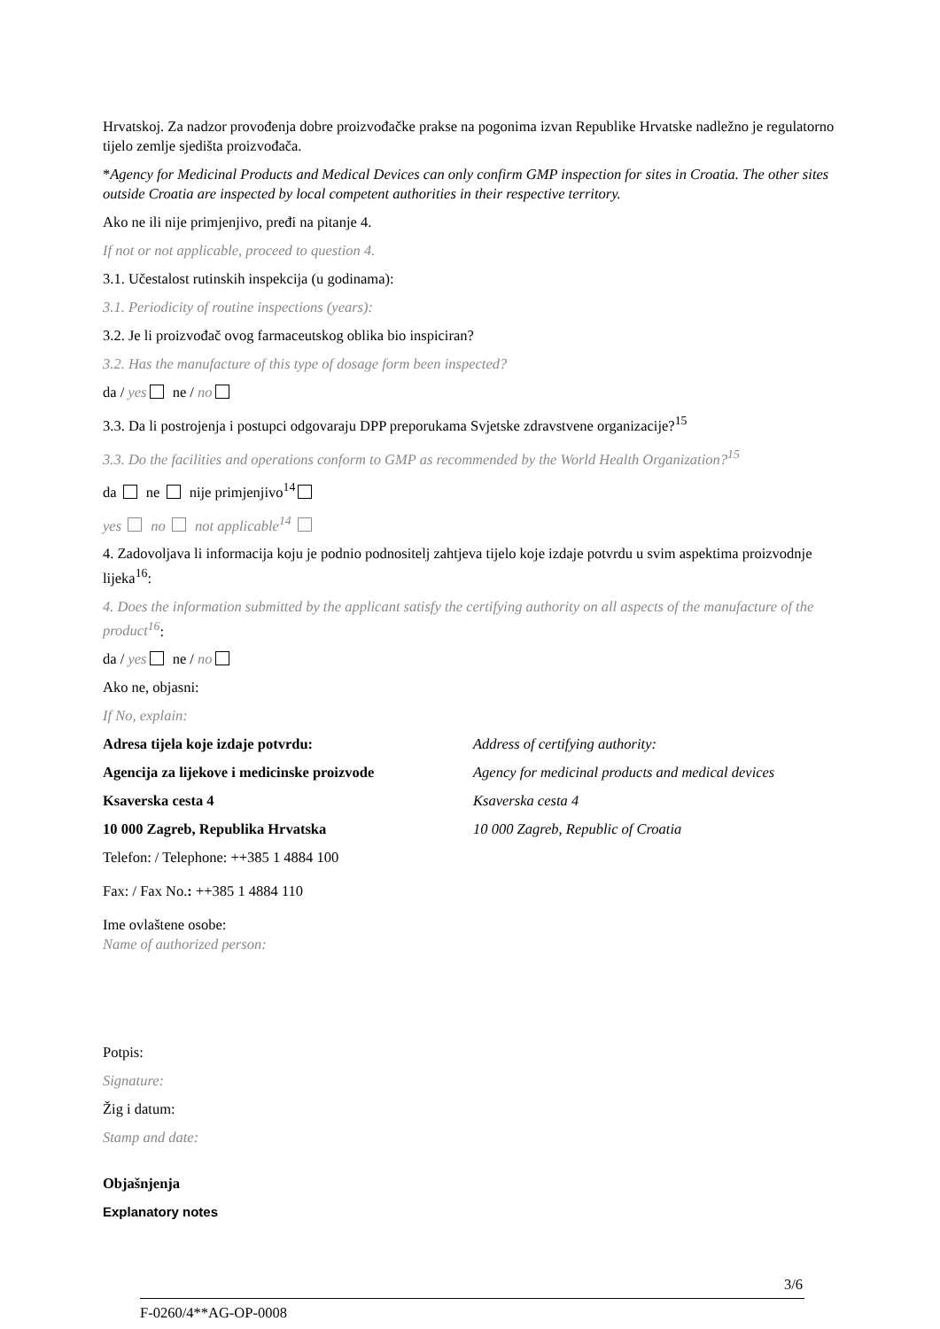Hrvatskoj. Za nadzor provođenja dobre proizvođačke prakse na pogonima izvan Republike Hrvatske nadležno je regulatorno tijelo zemlje sjedišta proizvođača.
*Agency for Medicinal Products and Medical Devices can only confirm GMP inspection for sites in Croatia. The other sites outside Croatia are inspected by local competent authorities in their respective territory.
Ako ne ili nije primjenjivo, pređi na pitanje 4.
If not or not applicable, proceed to question 4.
3.1. Učestalost rutinskih inspekcija (u godinama):
3.1. Periodicity of routine inspections (years):
3.2. Je li proizvođač ovog farmaceutskog oblika bio inspiciran?
3.2. Has the manufacture of this type of dosage form been inspected?
da / yes ne / no
3.3. Da li postrojenja i postupci odgovaraju DPP preporukama Svjetske zdravstvene organizacije?<sup>15</sup>
3.3. Do the facilities and operations conform to GMP as recommended by the World Health Organization?<sup>15</sup>
da ne nije primjenjivo<sup>14</sup>
yes no not applicable<sup>14</sup>
4. Zadovoljava li informacija koju je podnio podnositelj zahtjeva tijelo koje izdaje potvrdu u svim aspektima proizvodnje lijeka<sup>16</sup>:
4. Does the information submitted by the applicant satisfy the certifying authority on all aspects of the manufacture of the product<sup>16</sup>:
da / yes ne / no
Ako ne, objasni:
If No, explain:
Adresa tijela koje izdaje potvrdu:
Agencija za lijekove i medicinske proizvode
Ksaverska cesta 4
10 000 Zagreb, Republika Hrvatska
Address of certifying authority:
Agency for medicinal products and medical devices
Ksaverska cesta 4
10 000 Zagreb, Republic of Croatia
Telefon: / Telephone: ++385 1 4884 100
Fax: / Fax No.: ++385 1 4884 110
Ime ovlaštene osobe:
Name of authorized person:
Potpis:
Signature:
Žig i datum:
Stamp and date:
Objašnjenja
Explanatory notes
3/6
F-0260/4**AG-OP-0008